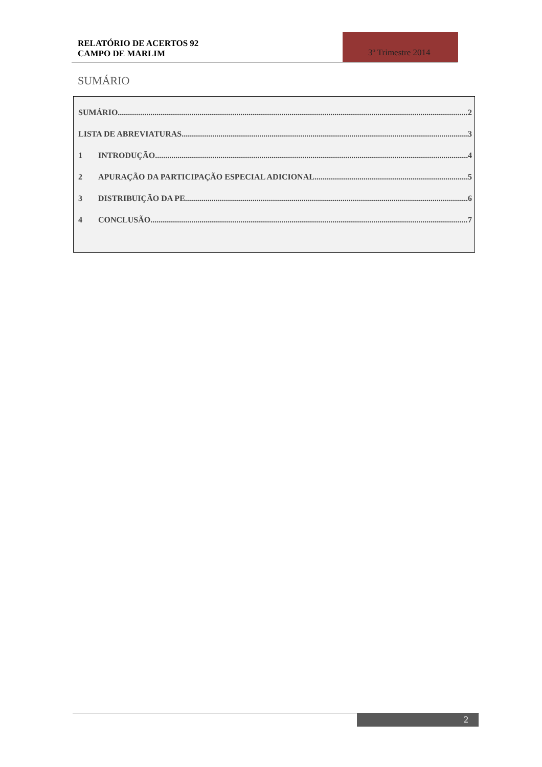RELATÓRIO DE ACERTOS 92
CAMPO DE MARLIM
3º Trimestre 2014
SUMÁRIO
SUMÁRIO 2
LISTA DE ABREVIATURAS 3
1 INTRODUÇÃO 4
2 APURAÇÃO DA PARTICIPAÇÃO ESPECIAL ADICIONAL 5
3 DISTRIBUIÇÃO DA PE 6
4 CONCLUSÃO 7
2